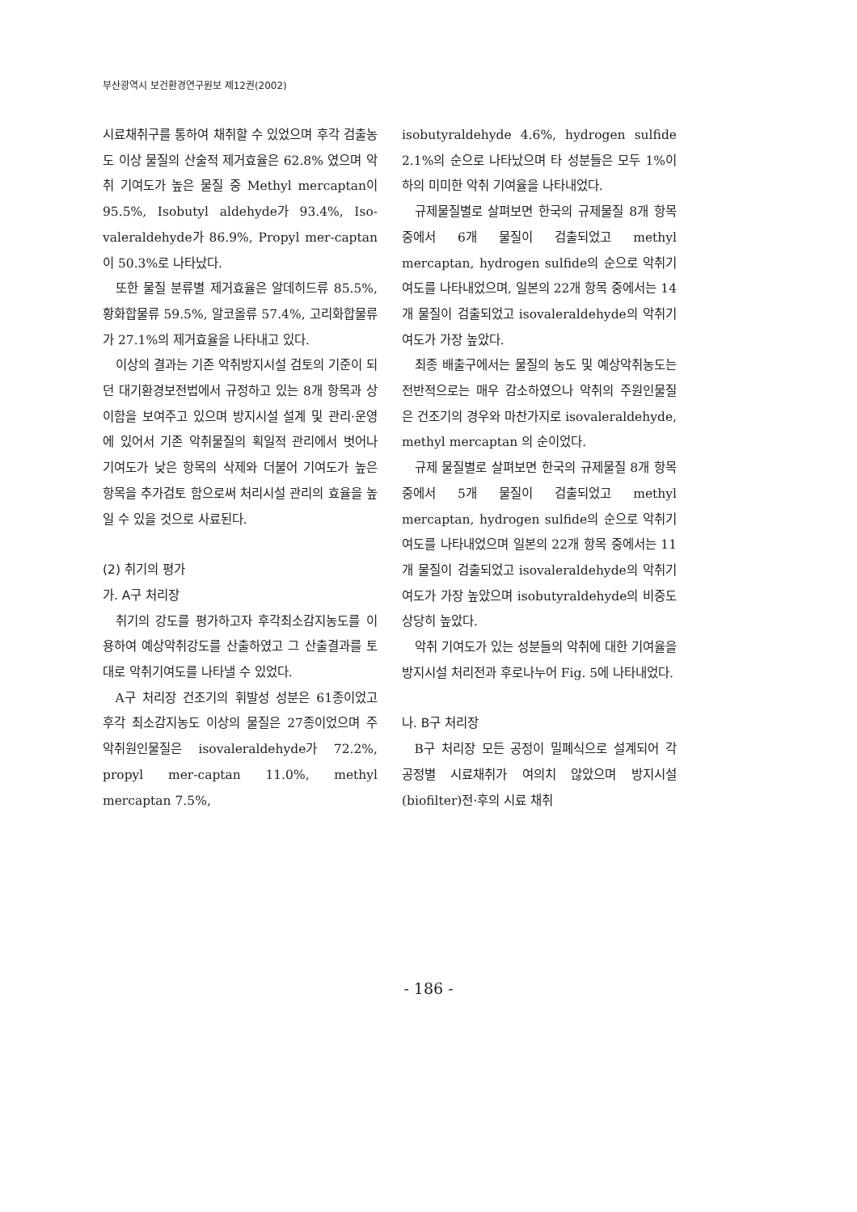부산광역시 보건환경연구원보 제12권(2002)
시료채취구를 통하여 채취할 수 있었으며 후각 검출농도 이상 물질의 산술적 제거효율은 62.8% 였으며 악취 기여도가 높은 물질 중 Methyl mercaptan이 95.5%, Isobutyl aldehyde가 93.4%, Iso-valeraldehyde가 86.9%, Propyl mer-captan이 50.3%로 나타났다.
또한 물질 분류별 제거효율은 알데히드류 85.5%, 황화합물류 59.5%, 알코올류 57.4%, 고리화합물류가 27.1%의 제거효율을 나타내고 있다.
이상의 결과는 기존 악취방지시설 검토의 기준이 되던 대기환경보전법에서 규정하고 있는 8개 항목과 상이함을 보여주고 있으며 방지시설 설계 및 관리·운영에 있어서 기존 악취물질의 획일적 관리에서 벗어나 기여도가 낮은 항목의 삭제와 더불어 기여도가 높은 항목을 추가검토 함으로써 처리시설 관리의 효율을 높일 수 있을 것으로 사료된다.
(2) 취기의 평가
가. A구 처리장
취기의 강도를 평가하고자 후각최소감지농도를 이용하여 예상악취강도를 산출하였고 그 산출결과를 토대로 악취기여도를 나타낼 수 있었다.
A구 처리장 건조기의 휘발성 성분은 61종이었고 후각 최소감지농도 이상의 물질은 27종이었으며 주 악취원인물질은 isovaleraldehyde가 72.2%, propyl mer-captan 11.0%, methyl mercaptan 7.5%,
isobutyraldehyde 4.6%, hydrogen sulfide 2.1%의 순으로 나타났으며 타 성분들은 모두 1%이하의 미미한 악취 기여율을 나타내었다.
규제물질별로 살펴보면 한국의 규제물질 8개 항목 중에서 6개 물질이 검출되었고 methyl mercaptan, hydrogen sulfide의 순으로 악취기여도를 나타내었으며, 일본의 22개 항목 중에서는 14개 물질이 검출되었고 isovaleraldehyde의 악취기여도가 가장 높았다.
최종 배출구에서는 물질의 농도 및 예상악취농도는 전반적으로는 매우 감소하였으나 악취의 주원인물질은 건조기의 경우와 마찬가지로 isovaleraldehyde, methyl mercaptan 의 순이었다.
규제 물질별로 살펴보면 한국의 규제물질 8개 항목 중에서 5개 물질이 검출되었고 methyl mercaptan, hydrogen sulfide의 순으로 악취기여도를 나타내었으며 일본의 22개 항목 중에서는 11개 물질이 검출되었고 isovaleraldehyde의 악취기여도가 가장 높았으며 isobutyraldehyde의 비중도 상당히 높았다.
악취 기여도가 있는 성분들의 악취에 대한 기여율을 방지시설 처리전과 후로나누어 Fig. 5에 나타내었다.
나. B구 처리장
B구 처리장 모든 공정이 밀폐식으로 설계되어 각 공정별 시료채취가 여의치 않았으며 방지시설(biofilter)전·후의 시료 채취
- 186 -